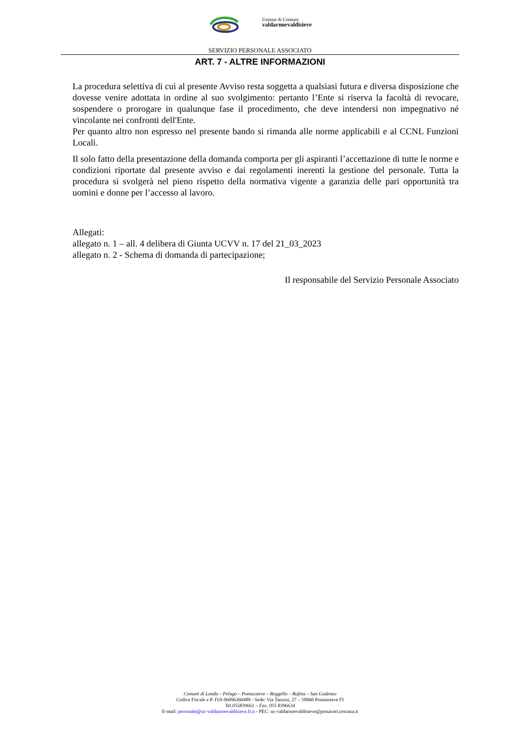Unione di Comuni
valdarnoevaldisieve
SERVIZIO PERSONALE ASSOCIATO
ART. 7 - ALTRE INFORMAZIONI
La procedura selettiva di cui al presente Avviso resta soggetta a qualsiasi futura e diversa disposizione che dovesse venire adottata in ordine al suo svolgimento: pertanto l’Ente si riserva la facoltà di revocare, sospendere o prorogare in qualunque fase il procedimento, che deve intendersi non impegnativo né vincolante nei confronti dell'Ente.
Per quanto altro non espresso nel presente bando si rimanda alle norme applicabili e al CCNL Funzioni Locali.
Il solo fatto della presentazione della domanda comporta per gli aspiranti l’accettazione di tutte le norme e condizioni riportate dal presente avviso e dai regolamenti inerenti la gestione del personale. Tutta la procedura si svolgerà nel pieno rispetto della normativa vigente a garanzia delle pari opportunità tra uomini e donne per l’accesso al lavoro.
Allegati:
allegato n. 1 – all. 4 delibera di Giunta UCVV n. 17 del 21_03_2023
allegato n. 2 - Schema di domanda di partecipazione;
Il responsabile del Servizio Personale Associato
Comuni di Londa – Pelago – Pontassieve – Reggello – Rufina – San Godenzo
Codice Fiscale e P. IVA 06096360489 - Sede: Via Tanzini, 27 – 50060 Pontassieve FI
Tel.055839661 – Fax. 055 8396634
E-mail: personale@uc-valdarnoevaldisieve.fi.it - PEC: uc-valdarnoevaldisieve@postacert.toscana.it